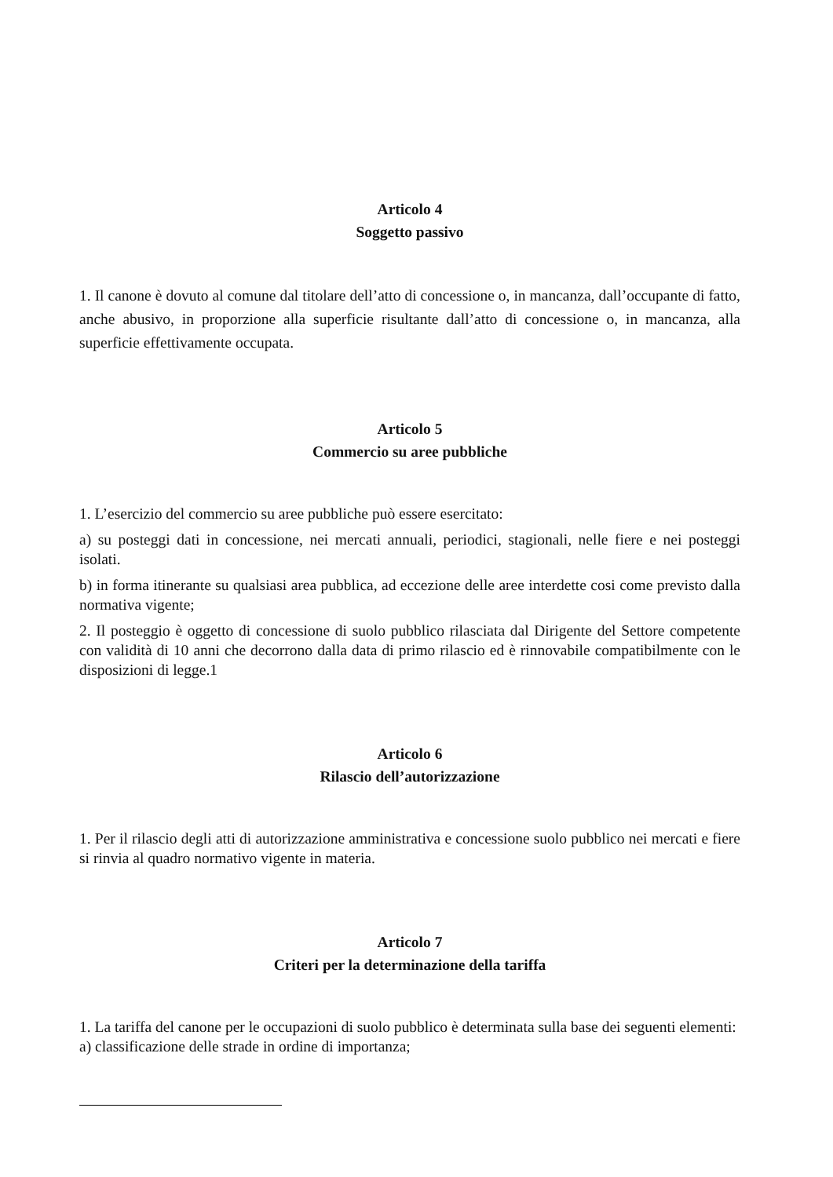Articolo 4
Soggetto passivo
1. Il canone è dovuto al comune dal titolare dell’atto di concessione o, in mancanza, dall’occupante di fatto, anche abusivo, in proporzione alla superficie risultante dall’atto di concessione o, in mancanza, alla superficie effettivamente occupata.
Articolo 5
Commercio su aree pubbliche
1. L’esercizio del commercio su aree pubbliche può essere esercitato:
a) su posteggi dati in concessione, nei mercati annuali, periodici, stagionali, nelle fiere e nei posteggi isolati.
b) in forma itinerante su qualsiasi area pubblica, ad eccezione delle aree interdette cosi come previsto dalla normativa vigente;
2. Il posteggio è oggetto di concessione di suolo pubblico rilasciata dal Dirigente del Settore competente con validità di 10 anni che decorrono dalla data di primo rilascio ed è rinnovabile compatibilmente con le disposizioni di legge.1
Articolo 6
Rilascio dell’autorizzazione
1. Per il rilascio degli atti di autorizzazione amministrativa e concessione suolo pubblico nei mercati e fiere si rinvia al quadro normativo vigente in materia.
Articolo 7
Criteri per la determinazione della tariffa
1. La tariffa del canone per le occupazioni di suolo pubblico è determinata sulla base dei seguenti elementi:
a) classificazione delle strade in ordine di importanza;